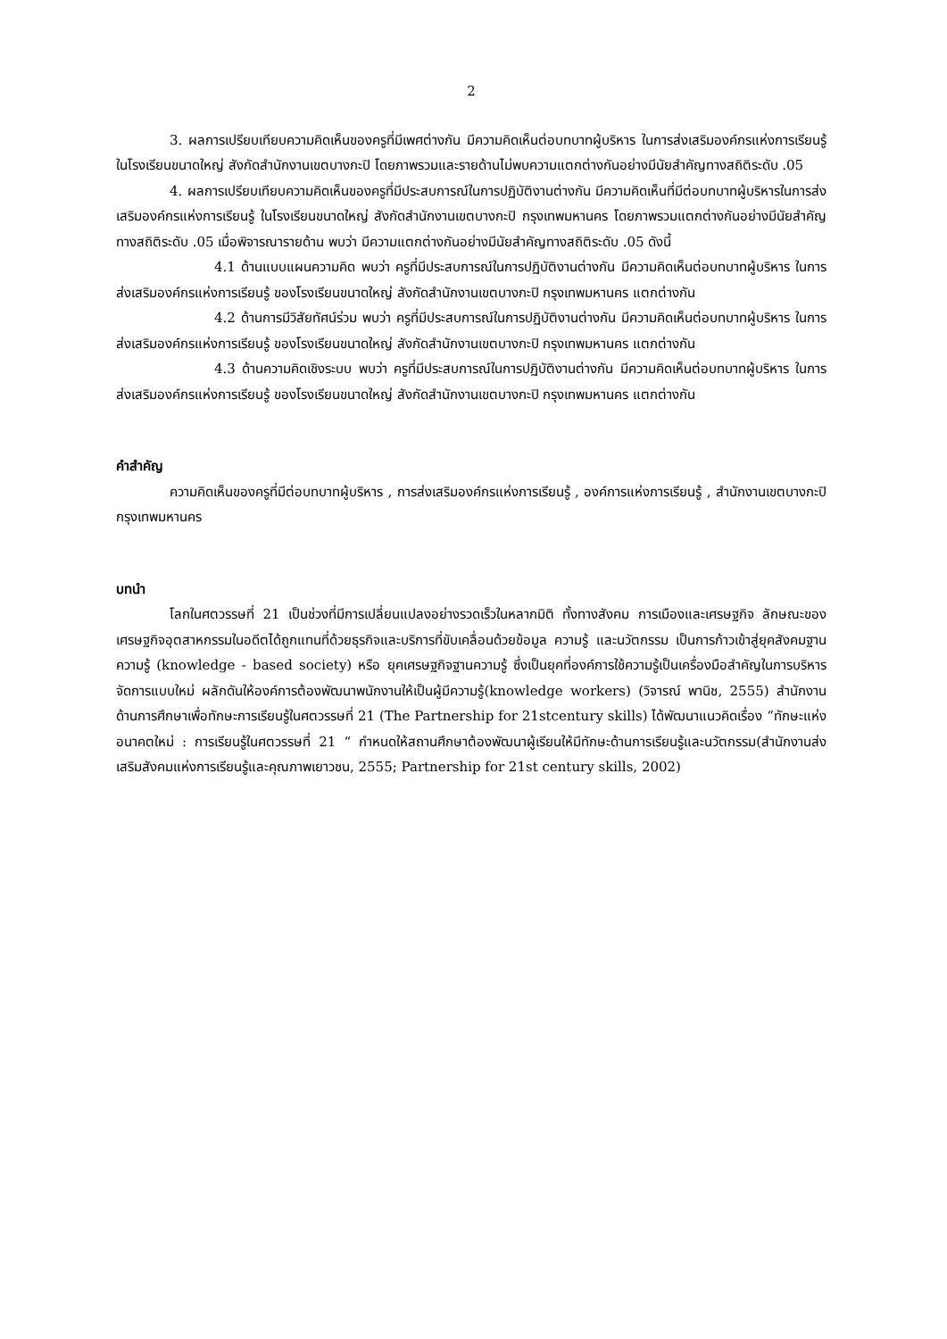2
3. ผลการเปรียบเทียบความคิดเห็นของครูที่มีเพศต่างกัน มีความคิดเห็นต่อบทบาทผู้บริหาร ในการส่งเสริมองค์กรแห่งการเรียนรู้ ในโรงเรียนขนาดใหญ่ สังกัดสำนักงานเขตบางกะปิ โดยภาพรวมและรายด้านไม่พบความแตกต่างกันอย่างมีนัยสำคัญทางสถิติระดับ .05
4. ผลการเปรียบเทียบความคิดเห็นของครูที่มีประสบการณ์ในการปฏิบัติงานต่างกัน มีความคิดเห็นที่มีต่อบทบาทผู้บริหารในการส่งเสริมองค์กรแห่งการเรียนรู้ ในโรงเรียนขนาดใหญ่ สังกัดสำนักงานเขตบางกะปิ กรุงเทพมหานคร โดยภาพรวมแตกต่างกันอย่างมีนัยสำคัญทางสถิติระดับ .05 เมื่อพิจารณารายด้าน พบว่า มีความแตกต่างกันอย่างมีนัยสำคัญทางสถิติระดับ .05 ดังนี้
4.1 ด้านแบบแผนความคิด พบว่า ครูที่มีประสบการณ์ในการปฏิบัติงานต่างกัน มีความคิดเห็นต่อบทบาทผู้บริหาร ในการส่งเสริมองค์กรแห่งการเรียนรู้ ของโรงเรียนขนาดใหญ่ สังกัดสำนักงานเขตบางกะปิ กรุงเทพมหานคร แตกต่างกัน
4.2 ด้านการมีวิสัยทัศน์ร่วม พบว่า ครูที่มีประสบการณ์ในการปฏิบัติงานต่างกัน มีความคิดเห็นต่อบทบาทผู้บริหาร ในการส่งเสริมองค์กรแห่งการเรียนรู้ ของโรงเรียนขนาดใหญ่ สังกัดสำนักงานเขตบางกะปิ กรุงเทพมหานคร แตกต่างกัน
4.3 ด้านความคิดเชิงระบบ พบว่า ครูที่มีประสบการณ์ในการปฏิบัติงานต่างกัน มีความคิดเห็นต่อบทบาทผู้บริหาร ในการส่งเสริมองค์กรแห่งการเรียนรู้ ของโรงเรียนขนาดใหญ่ สังกัดสำนักงานเขตบางกะปิ กรุงเทพมหานคร แตกต่างกัน
คำสำคัญ
ความคิดเห็นของครูที่มีต่อบทบาทผู้บริหาร , การส่งเสริมองค์กรแห่งการเรียนรู้ , องค์การแห่งการเรียนรู้ , สำนักงานเขตบางกะปิ กรุงเทพมหานคร
บทนำ
โลกในศตวรรษที่ 21 เป็นช่วงที่มีการเปลี่ยนแปลงอย่างรวดเร็วในหลากมิติ ทั้งทางสังคม การเมืองและเศรษฐกิจ ลักษณะของเศรษฐกิจอุตสาหกรรมในอดีตได้ถูกแทนที่ด้วยธุรกิจและบริการที่ขับเคลื่อนด้วยข้อมูล ความรู้ และนวัตกรรม เป็นการก้าวเข้าสู่ยุคสังคมฐานความรู้ (knowledge - based society) หรือ ยุคเศรษฐกิจฐานความรู้ ซึ่งเป็นยุคที่องค์การใช้ความรู้เป็นเครื่องมือสำคัญในการบริหารจัดการแบบใหม่ ผลักดันให้องค์การต้องพัฒนาพนักงานให้เป็นผู้มีความรู้(knowledge workers) (วิจารณ์ พานิช, 2555) สำนักงานด้านการศึกษาเพื่อทักษะการเรียนรู้ในศตวรรษที่ 21 (The Partnership for 21stcentury skills) ได้พัฒนาแนวคิดเรื่อง “ทักษะแห่งอนาคตใหม่ : การเรียนรู้ในศตวรรษที่ 21 “ กำหนดให้สถานศึกษาต้องพัฒนาผู้เรียนให้มีทักษะด้านการเรียนรู้และนวัตกรรม(สำนักงานส่งเสริมสังคมแห่งการเรียนรู้และคุณภาพเยาวชน, 2555; Partnership for 21st century skills, 2002)